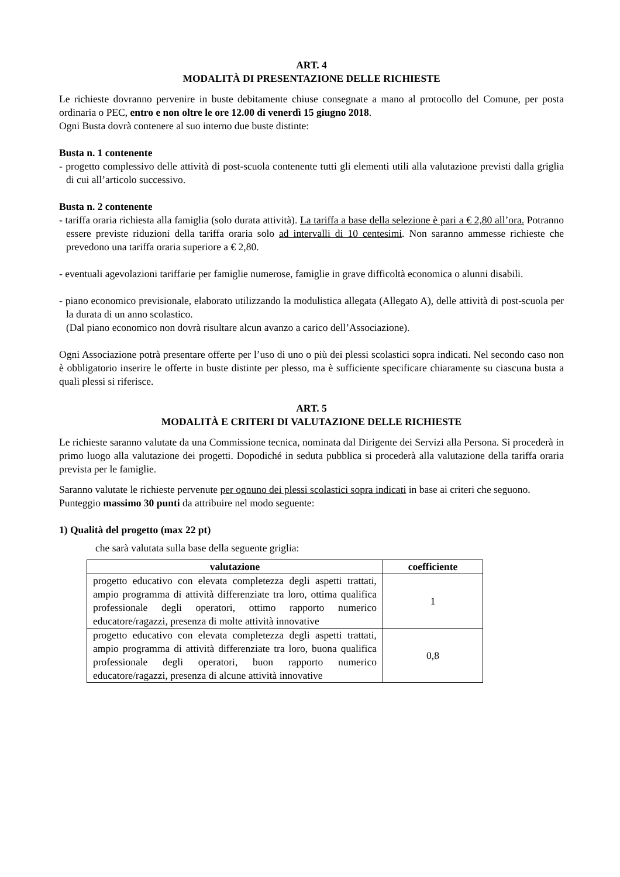ART. 4
MODALITÀ DI PRESENTAZIONE DELLE RICHIESTE
Le richieste dovranno pervenire in buste debitamente chiuse consegnate a mano al protocollo del Comune, per posta ordinaria o PEC, entro e non oltre le ore 12.00 di venerdì 15 giugno 2018.
Ogni Busta dovrà contenere al suo interno due buste distinte:
Busta n. 1 contenente
- progetto complessivo delle attività di post-scuola contenente tutti gli elementi utili alla valutazione previsti dalla griglia di cui all’articolo successivo.
Busta n. 2 contenente
- tariffa oraria richiesta alla famiglia (solo durata attività). La tariffa a base della selezione è pari a € 2,80 all’ora. Potranno essere previste riduzioni della tariffa oraria solo ad intervalli di 10 centesimi. Non saranno ammesse richieste che prevedono una tariffa oraria superiore a € 2,80.
- eventuali agevolazioni tariffarie per famiglie numerose, famiglie in grave difficoltà economica o alunni disabili.
- piano economico previsionale, elaborato utilizzando la modulistica allegata (Allegato A), delle attività di post-scuola per la durata di un anno scolastico.
(Dal piano economico non dovrà risultare alcun avanzo a carico dell’Associazione).
Ogni Associazione potrà presentare offerte per l’uso di uno o più dei plessi scolastici sopra indicati. Nel secondo caso non è obbligatorio inserire le offerte in buste distinte per plesso, ma è sufficiente specificare chiaramente su ciascuna busta a quali plessi si riferisce.
ART. 5
MODALITÀ E CRITERI DI VALUTAZIONE DELLE RICHIESTE
Le richieste saranno valutate da una Commissione tecnica, nominata dal Dirigente dei Servizi alla Persona. Si procederà in primo luogo alla valutazione dei progetti. Dopodiché in seduta pubblica si procederà alla valutazione della tariffa oraria prevista per le famiglie.
Saranno valutate le richieste pervenute per ognuno dei plessi scolastici sopra indicati in base ai criteri che seguono.
Punteggio massimo 30 punti da attribuire nel modo seguente:
1) Qualità del progetto (max 22 pt)
che sarà valutata sulla base della seguente griglia:
| valutazione | coefficiente |
| --- | --- |
| progetto educativo con elevata completezza degli aspetti trattati, ampio programma di attività differenziate tra loro, ottima qualifica professionale degli operatori, ottimo rapporto numerico educatore/ragazzi, presenza di molte attività innovative | 1 |
| progetto educativo con elevata completezza degli aspetti trattati, ampio programma di attività differenziate tra loro, buona qualifica professionale degli operatori, buon rapporto numerico educatore/ragazzi, presenza di alcune attività innovative | 0,8 |